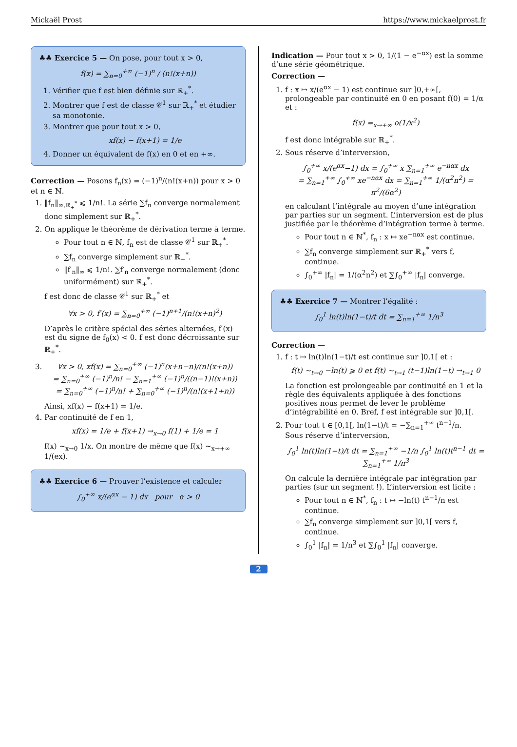Mickaël Prost https://www.mickaelprost.fr
♣♣ Exercice 5 — On pose, pour tout x > 0,
f(x) = ∑<sub>n=0</sub><sup>+∞</sup> (−1)<sup>n</sup> / (n!(x+n))
1. Vérifier que f est bien définie sur ℝ<sub>+</sub><sup>*</sup>.
2. Montrer que f est de classe 𝒞<sup>1</sup> sur ℝ<sub>+</sub><sup>*</sup> et étudier sa monotonie.
3. Montrer que pour tout x > 0,
xf(x) − f(x+1) = 1/e
4. Donner un équivalent de f(x) en 0 et en +∞.
Correction — Posons f<sub>n</sub>(x) = (−1)<sup>n</sup>/(n!(x+n)) pour x > 0 et n ∈ ℕ.
1. ‖f<sub>n</sub>‖<sub>∞,ℝ<sub>+</sub><sup>*</sup></sub> ⩽ 1/n!. La série ∑f<sub>n</sub> converge normalement donc simplement sur ℝ<sub>+</sub><sup>*</sup>.
2. On applique le théorème de dérivation terme à terme.
Pour tout n ∈ ℕ, f<sub>n</sub> est de classe 𝒞<sup>1</sup> sur ℝ<sub>+</sub><sup>*</sup>.
∑f<sub>n</sub> converge simplement sur ℝ<sub>+</sub><sup>*</sup>.
‖f′<sub>n</sub>‖<sub>∞</sub> ⩽ 1/n!. ∑f′<sub>n</sub> converge normalement (donc uniformément) sur ℝ<sub>+</sub><sup>*</sup>.
f est donc de classe 𝒞<sup>1</sup> sur ℝ<sub>+</sub><sup>*</sup> et
∀x > 0, f′(x) = ∑<sub>n=0</sub><sup>+∞</sup> (−1)<sup>n+1</sup>/(n!(x+n)<sup>2</sup>)
D’après le critère spécial des séries alternées, f′(x) est du signe de f<sub>0</sub>(x) < 0. f est donc décroissante sur ℝ<sub>+</sub><sup>*</sup>.
3. ∀x > 0, xf(x) = ∑<sub>n=0</sub><sup>+∞</sup> (−1)<sup>n</sup>(x+n−n)/(n!(x+n))
= ∑<sub>n=0</sub><sup>+∞</sup> (−1)<sup>n</sup>/n! − ∑<sub>n=1</sub><sup>+∞</sup> (−1)<sup>n</sup>/((n−1)!(x+n))
= ∑<sub>n=0</sub><sup>+∞</sup> (−1)<sup>n</sup>/n! + ∑<sub>n=0</sub><sup>+∞</sup> (−1)<sup>n</sup>/(n!(x+1+n))
Ainsi, xf(x) − f(x+1) = 1/e.
4. Par continuité de f en 1,
xf(x) = 1/e + f(x+1) →<sub>x→0</sub> f(1) + 1/e = 1
f(x) ∼<sub>x→0</sub> 1/x. On montre de même que f(x) ∼<sub>x→+∞</sub> 1/(ex).
♣♣ Exercice 6 — Prouver l’existence et calculer
∫<sub>0</sub><sup>+∞</sup> x/(e<sup>αx</sup> − 1) dx pour α > 0
Indication — Pour tout x > 0, 1/(1 − e<sup>−αx</sup>) est la somme d’une série géométrique.
Correction —
1. f : x ↦ x/(e<sup>αx</sup> − 1) est continue sur ]0,+∞[, prolongeable par continuité en 0 en posant f(0) = 1/α et :
f(x) =<sub>x→+∞</sub> o(1/x<sup>2</sup>)
f est donc intégrable sur ℝ<sub>+</sub><sup>*</sup>.
2. Sous réserve d’interversion,
∫<sub>0</sub><sup>+∞</sup> x/(e<sup>αx</sup>−1) dx = ∫<sub>0</sub><sup>+∞</sup> x ∑<sub>n=1</sub><sup>+∞</sup> e<sup>−nαx</sup> dx
= ∑<sub>n=1</sub><sup>+∞</sup> ∫<sub>0</sub><sup>+∞</sup> xe<sup>−nαx</sup> dx = ∑<sub>n=1</sub><sup>+∞</sup> 1/(α<sup>2</sup>n<sup>2</sup>) = π<sup>2</sup>/(6α<sup>2</sup>)
en calculant l’intégrale au moyen d’une intégration par parties sur un segment. L’interversion est de plus justifiée par le théorème d’intégration terme à terme.
Pour tout n ∈ ℕ<sup>*</sup>, f<sub>n</sub> : x ↦ xe<sup>−nαx</sup> est continue.
∑f<sub>n</sub> converge simplement sur ℝ<sub>+</sub><sup>*</sup> vers f, continue.
∫<sub>0</sub><sup>+∞</sup> |f<sub>n</sub>| = 1/(α<sup>2</sup>n<sup>2</sup>) et ∑∫<sub>0</sub><sup>+∞</sup> |f<sub>n</sub>| converge.
♣♣ Exercice 7 — Montrer l’égalité :
∫<sub>0</sub><sup>1</sup> ln(t)ln(1−t)/t dt = ∑<sub>n=1</sub><sup>+∞</sup> 1/n<sup>3</sup>
Correction —
1. f : t ↦ ln(t)ln(1−t)/t est continue sur ]0,1[ et :
f(t) ∼<sub>t→0</sub> −ln(t) ⩾ 0 et f(t) ∼<sub>t→1</sub> (t−1)ln(1−t) →<sub>t→1</sub> 0
La fonction est prolongeable par continuité en 1 et la règle des équivalents appliquée à des fonctions positives nous permet de lever le problème d’intégrabilité en 0. Bref, f est intégrable sur ]0,1[.
2. Pour tout t ∈ [0,1[, ln(1−t)/t = −∑<sub>n=1</sub><sup>+∞</sup> t<sup>n−1</sup>/n.
Sous réserve d’interversion,
∫<sub>0</sub><sup>1</sup> ln(t)ln(1−t)/t dt = ∑<sub>n=1</sub><sup>+∞</sup> −1/n ∫<sub>0</sub><sup>1</sup> ln(t)t<sup>n−1</sup> dt = ∑<sub>n=1</sub><sup>+∞</sup> 1/n<sup>3</sup>
On calcule la dernière intégrale par intégration par parties (sur un segment !). L’interversion est licite :
Pour tout n ∈ ℕ<sup>*</sup>, f<sub>n</sub> : t ↦ −ln(t) t<sup>n−1</sup>/n est continue.
∑f<sub>n</sub> converge simplement sur ]0,1[ vers f, continue.
∫<sub>0</sub><sup>1</sup> |f<sub>n</sub>| = 1/n<sup>3</sup> et ∑∫<sub>0</sub><sup>1</sup> |f<sub>n</sub>| converge.
2